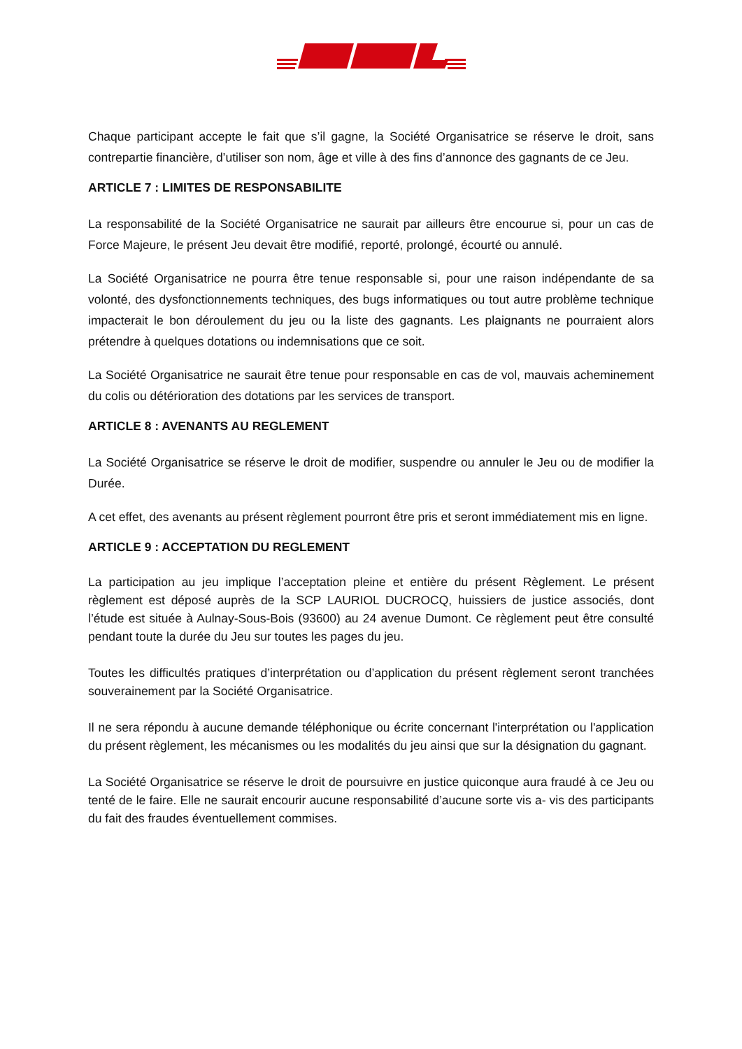Chaque participant accepte le fait que s’il gagne, la Société Organisatrice se réserve le droit, sans contrepartie financière, d’utiliser son nom, âge et ville à des fins d’annonce des gagnants de ce Jeu.
ARTICLE 7 : LIMITES DE RESPONSABILITE
La responsabilité de la Société Organisatrice ne saurait par ailleurs être encourue si, pour un cas de Force Majeure, le présent Jeu devait être modifié, reporté, prolongé, écourté ou annulé.
La Société Organisatrice ne pourra être tenue responsable si, pour une raison indépendante de sa volonté, des dysfonctionnements techniques, des bugs informatiques ou tout autre problème technique impacterait le bon déroulement du jeu ou la liste des gagnants. Les plaignants ne pourraient alors prétendre à quelques dotations ou indemnisations que ce soit.
La Société Organisatrice ne saurait être tenue pour responsable en cas de vol, mauvais acheminement du colis ou détérioration des dotations par les services de transport.
ARTICLE 8 : AVENANTS AU REGLEMENT
La Société Organisatrice se réserve le droit de modifier, suspendre ou annuler le Jeu ou de modifier la Durée.
A cet effet, des avenants au présent règlement pourront être pris et seront immédiatement mis en ligne.
ARTICLE 9 : ACCEPTATION DU REGLEMENT
La participation au jeu implique l’acceptation pleine et entière du présent Règlement. Le présent règlement est déposé auprès de la SCP LAURIOL DUCROCQ, huissiers de justice associés, dont l’étude est située à Aulnay-Sous-Bois (93600) au 24 avenue Dumont. Ce règlement peut être consulté pendant toute la durée du Jeu sur toutes les pages du jeu.
Toutes les difficultés pratiques d’interprétation ou d’application du présent règlement seront tranchées souverainement par la Société Organisatrice.
Il ne sera répondu à aucune demande téléphonique ou écrite concernant l'interprétation ou l'application du présent règlement, les mécanismes ou les modalités du jeu ainsi que sur la désignation du gagnant.
La Société Organisatrice se réserve le droit de poursuivre en justice quiconque aura fraudé à ce Jeu ou tenté de le faire. Elle ne saurait encourir aucune responsabilité d’aucune sorte vis a- vis des participants du fait des fraudes éventuellement commises.